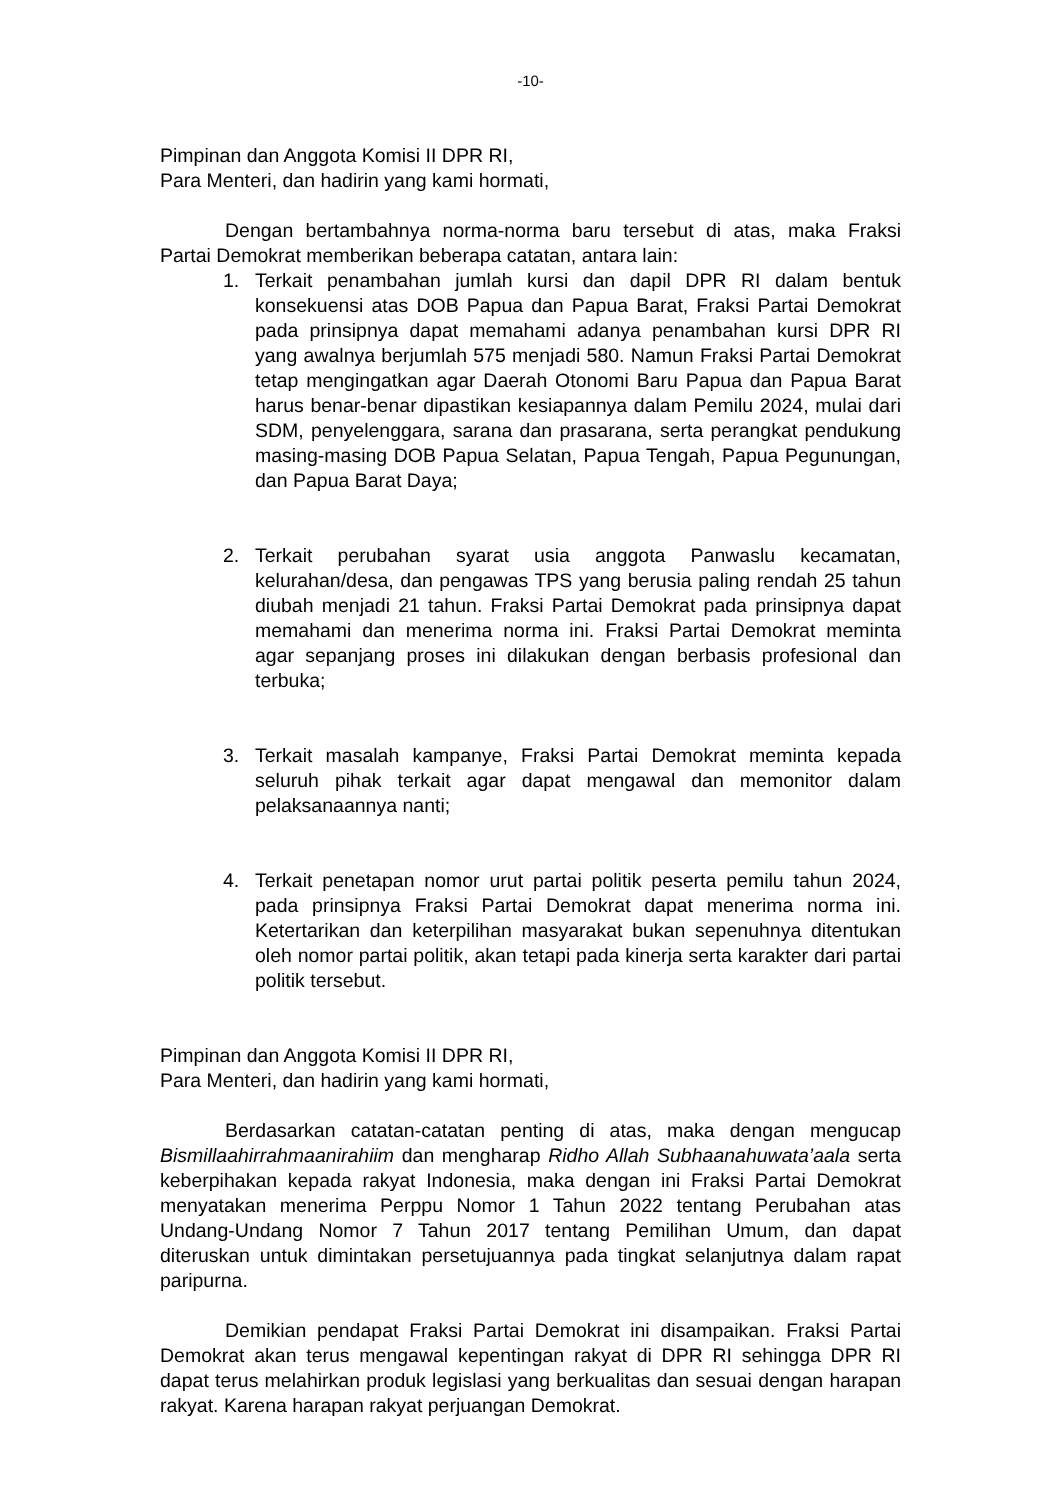-10-
Pimpinan dan Anggota Komisi II DPR RI,
Para Menteri, dan hadirin yang kami hormati,
Dengan bertambahnya norma-norma baru tersebut di atas, maka Fraksi Partai Demokrat memberikan beberapa catatan, antara lain:
1. Terkait penambahan jumlah kursi dan dapil DPR RI dalam bentuk konsekuensi atas DOB Papua dan Papua Barat, Fraksi Partai Demokrat pada prinsipnya dapat memahami adanya penambahan kursi DPR RI yang awalnya berjumlah 575 menjadi 580. Namun Fraksi Partai Demokrat tetap mengingatkan agar Daerah Otonomi Baru Papua dan Papua Barat harus benar-benar dipastikan kesiapannya dalam Pemilu 2024, mulai dari SDM, penyelenggara, sarana dan prasarana, serta perangkat pendukung masing-masing DOB Papua Selatan, Papua Tengah, Papua Pegunungan, dan Papua Barat Daya;
2. Terkait perubahan syarat usia anggota Panwaslu kecamatan, kelurahan/desa, dan pengawas TPS yang berusia paling rendah 25 tahun diubah menjadi 21 tahun. Fraksi Partai Demokrat pada prinsipnya dapat memahami dan menerima norma ini. Fraksi Partai Demokrat meminta agar sepanjang proses ini dilakukan dengan berbasis profesional dan terbuka;
3. Terkait masalah kampanye, Fraksi Partai Demokrat meminta kepada seluruh pihak terkait agar dapat mengawal dan memonitor dalam pelaksanaannya nanti;
4. Terkait penetapan nomor urut partai politik peserta pemilu tahun 2024, pada prinsipnya Fraksi Partai Demokrat dapat menerima norma ini. Ketertarikan dan keterpilihan masyarakat bukan sepenuhnya ditentukan oleh nomor partai politik, akan tetapi pada kinerja serta karakter dari partai politik tersebut.
Pimpinan dan Anggota Komisi II DPR RI,
Para Menteri, dan hadirin yang kami hormati,
Berdasarkan catatan-catatan penting di atas, maka dengan mengucap Bismillaahirrahmaanirahiim dan mengharap Ridho Allah Subhaanahuwata’aala serta keberpihakan kepada rakyat Indonesia, maka dengan ini Fraksi Partai Demokrat menyatakan menerima Perppu Nomor 1 Tahun 2022 tentang Perubahan atas Undang-Undang Nomor 7 Tahun 2017 tentang Pemilihan Umum, dan dapat diteruskan untuk dimintakan persetujuannya pada tingkat selanjutnya dalam rapat paripurna.
Demikian pendapat Fraksi Partai Demokrat ini disampaikan. Fraksi Partai Demokrat akan terus mengawal kepentingan rakyat di DPR RI sehingga DPR RI dapat terus melahirkan produk legislasi yang berkualitas dan sesuai dengan harapan rakyat. Karena harapan rakyat perjuangan Demokrat.